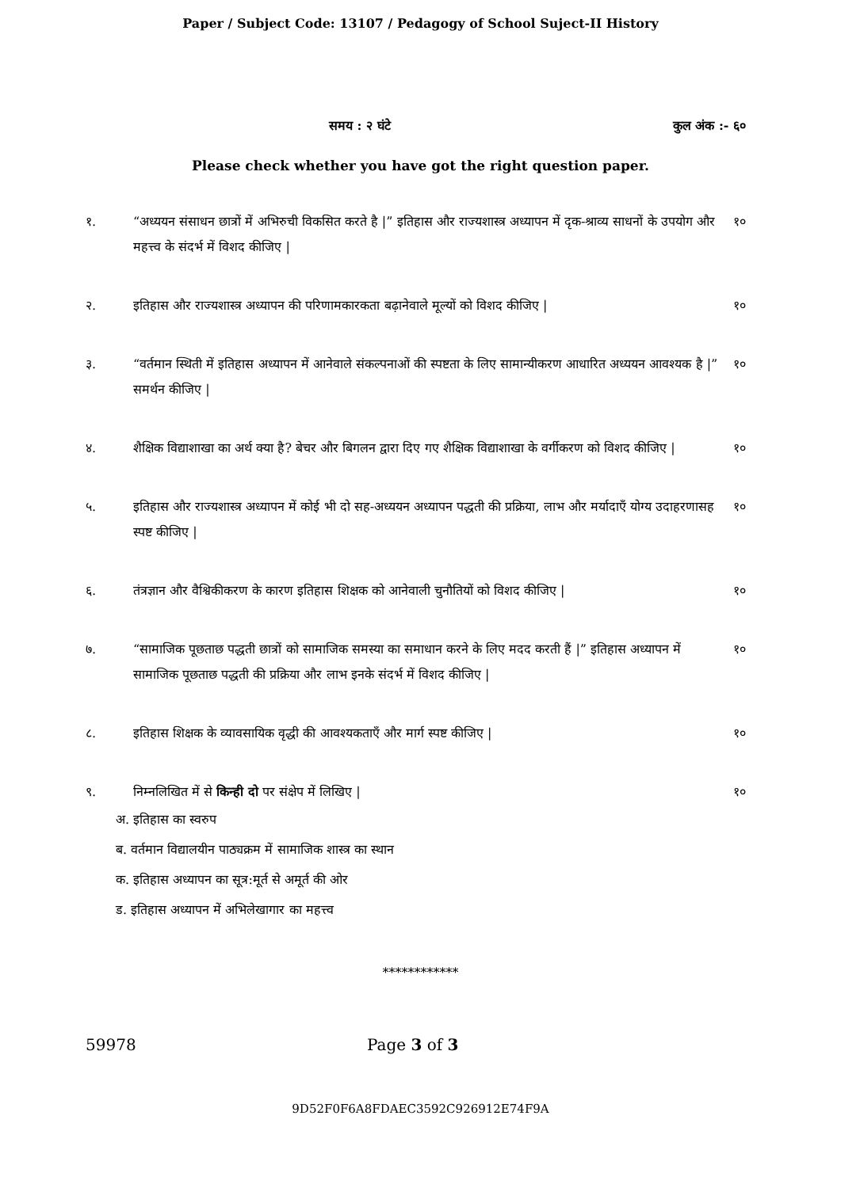Paper / Subject Code: 13107 / Pedagogy of School Suject-II History
समय : २ घंटे कुल अंक :- ६०
Please check whether you have got the right question paper.
१. “अध्ययन संसाधन छात्रों में अभिरुची विकसित करते है |” इतिहास और राज्यशास्त्र अध्यापन में दृक-श्राव्य साधनों के उपयोग और महत्त्व के संदर्भ में विशद कीजिए |
१०
२. इतिहास और राज्यशास्त्र अध्यापन की परिणामकारकता बढ़ानेवाले मूल्यों को विशद कीजिए |
१०
३. “वर्तमान स्थिती में इतिहास अध्यापन में आनेवाले संकल्पनाओं की स्पष्टता के लिए सामान्यीकरण आधारित अध्ययन आवश्यक है |” समर्थन कीजिए |
१०
४. शैक्षिक विद्याशाखा का अर्थ क्या है? बेचर और बिगलन द्वारा दिए गए शैक्षिक विद्याशाखा के वर्गीकरण को विशद कीजिए |
१०
५. इतिहास और राज्यशास्त्र अध्यापन में कोई भी दो सह-अध्ययन अध्यापन पद्धती की प्रक्रिया, लाभ और मर्यादाएँ योग्य उदाहरणासह स्पष्ट कीजिए |
१०
६. तंत्रज्ञान और वैश्विकीकरण के कारण इतिहास शिक्षक को आनेवाली चुनौतियों को विशद कीजिए |
१०
७. “सामाजिक पूछताछ पद्धती छात्रों को सामाजिक समस्या का समाधान करने के लिए मदद करती हैं |” इतिहास अध्यापन में सामाजिक पूछताछ पद्धती की प्रक्रिया और लाभ इनके संदर्भ में विशद कीजिए |
१०
८. इतिहास शिक्षक के व्यावसायिक वृद्धी की आवश्यकताएँ और मार्ग स्पष्ट कीजिए |
१०
९. निम्नलिखित में से किन्ही दो पर संक्षेप में लिखिए |
१०
अ. इतिहास का स्वरुप
ब. वर्तमान विद्यालयीन पाठ्यक्रम में सामाजिक शास्त्र का स्थान
क. इतिहास अध्यापन का सूत्र:मूर्त से अमूर्त की ओर
ड. इतिहास अध्यापन में अभिलेखागार का महत्त्व
************
59978 Page 3 of 3
9D52F0F6A8FDAEC3592C926912E74F9A